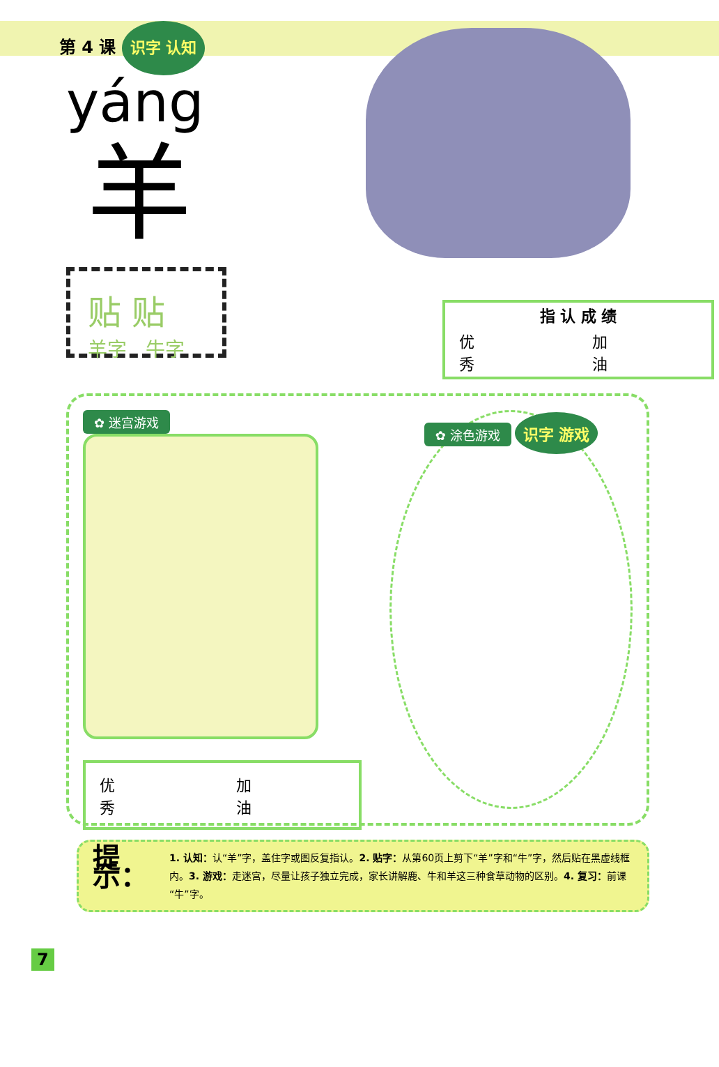第 4 课 识字 认知
yáng
羊
贴 贴
羊字 牛字
| 指 认 成 绩 | |
| --- | --- |
| 优 秀 | 加 油 |
✿ 迷宫游戏
| 优 秀 | 加 油 |
✿ 涂色游戏 识字 游戏
提示：
1. 认知：认“羊”字，盖住字或图反复指认。2. 贴字：从第60页上剪下“羊”字和“牛”字，然后贴在黑虚线框内。3. 游戏：走迷宫，尽量让孩子独立完成，家长讲解鹿、牛和羊这三种食草动物的区别。4. 复习：前课“牛”字。
7